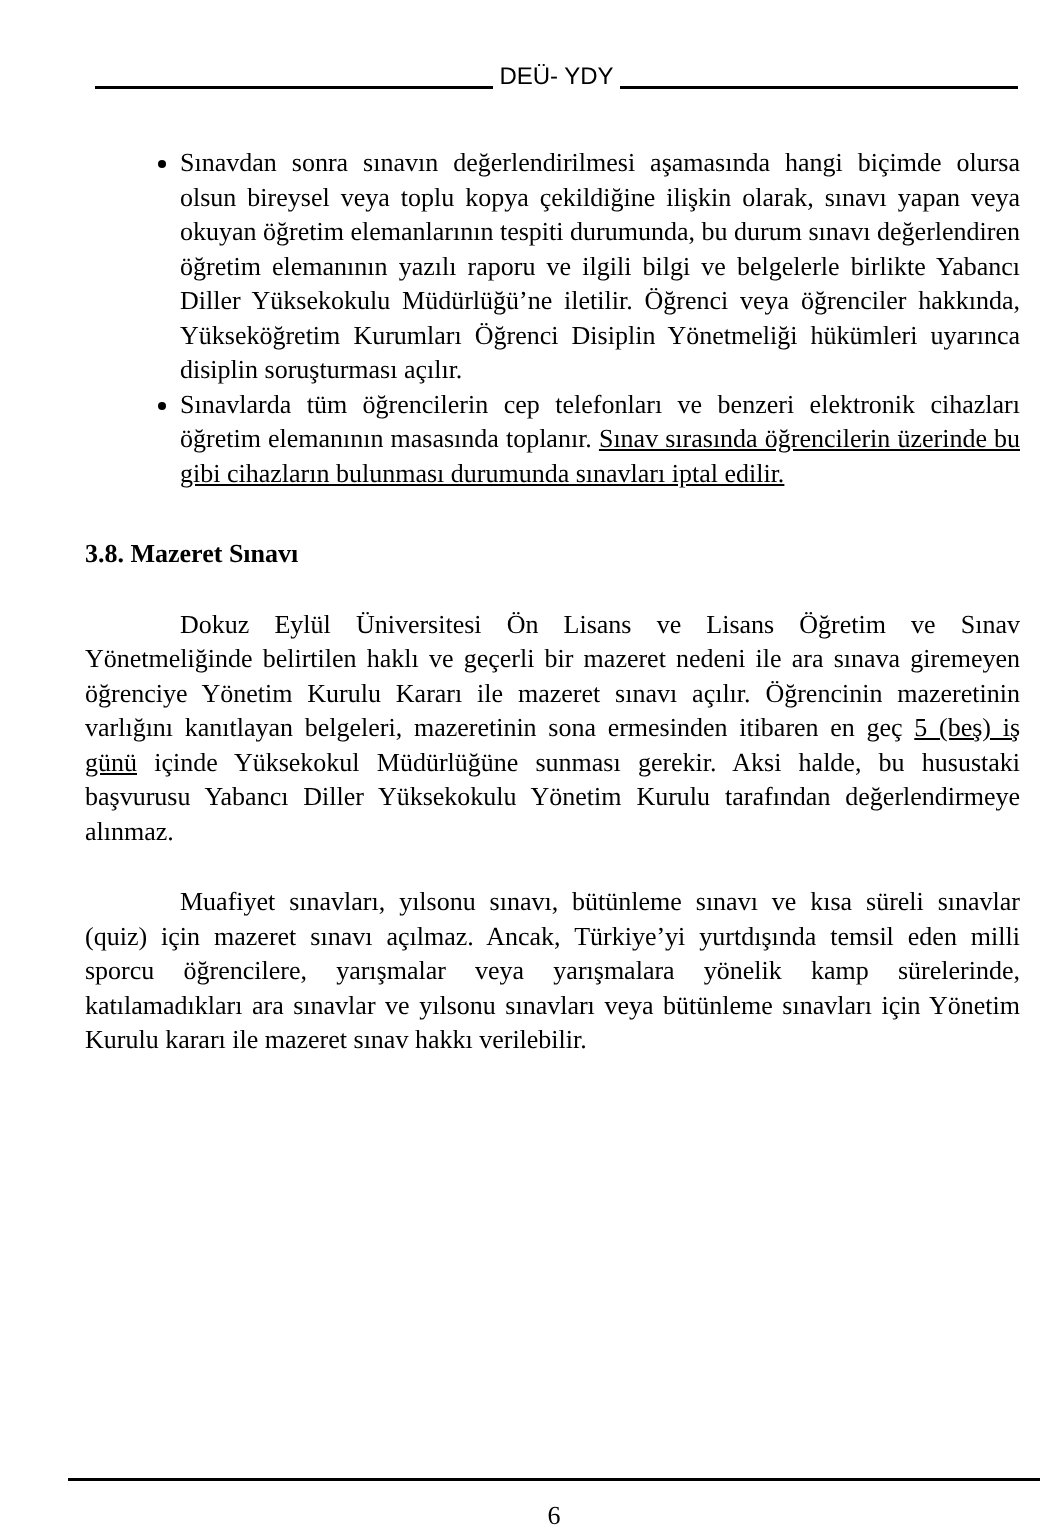DEÜ- YDY
Sınavdan sonra sınavın değerlendirilmesi aşamasında hangi biçimde olursa olsun bireysel veya toplu kopya çekildiğine ilişkin olarak, sınavı yapan veya okuyan öğretim elemanlarının tespiti durumunda, bu durum sınavı değerlendiren öğretim elemanının yazılı raporu ve ilgili bilgi ve belgelerle birlikte Yabancı Diller Yüksekokulu Müdürlüğü’ne iletilir. Öğrenci veya öğrenciler hakkında, Yükseköğretim Kurumları Öğrenci Disiplin Yönetmeliği hükümleri uyarınca disiplin soruşturması açılır.
Sınavlarda tüm öğrencilerin cep telefonları ve benzeri elektronik cihazları öğretim elemanının masasında toplanır. Sınav sırasında öğrencilerin üzerinde bu gibi cihazların bulunması durumunda sınavları iptal edilir.
3.8. Mazeret Sınavı
Dokuz Eylül Üniversitesi Ön Lisans ve Lisans Öğretim ve Sınav Yönetmeliğinde belirtilen haklı ve geçerli bir mazeret nedeni ile ara sınava giremeyen öğrenciye Yönetim Kurulu Kararı ile mazeret sınavı açılır. Öğrencinin mazeretinin varlığını kanıtlayan belgeleri, mazeretinin sona ermesinden itibaren en geç 5 (beş) iş günü içinde Yüksekokul Müdürlüğüne sunması gerekir. Aksi halde, bu husustaki başvurusu Yabancı Diller Yüksekokulu Yönetim Kurulu tarafından değerlendirmeye alınmaz.
Muafiyet sınavları, yılsonu sınavı, bütünleme sınavı ve kısa süreli sınavlar (quiz) için mazeret sınavı açılmaz. Ancak, Türkiye’yi yurtdışında temsil eden milli sporcu öğrencilere, yarışmalar veya yarışmalara yönelik kamp sürelerinde, katılamadıkları ara sınavlar ve yılsonu sınavları veya bütünleme sınavları için Yönetim Kurulu kararı ile mazeret sınav hakkı verilebilir.
6